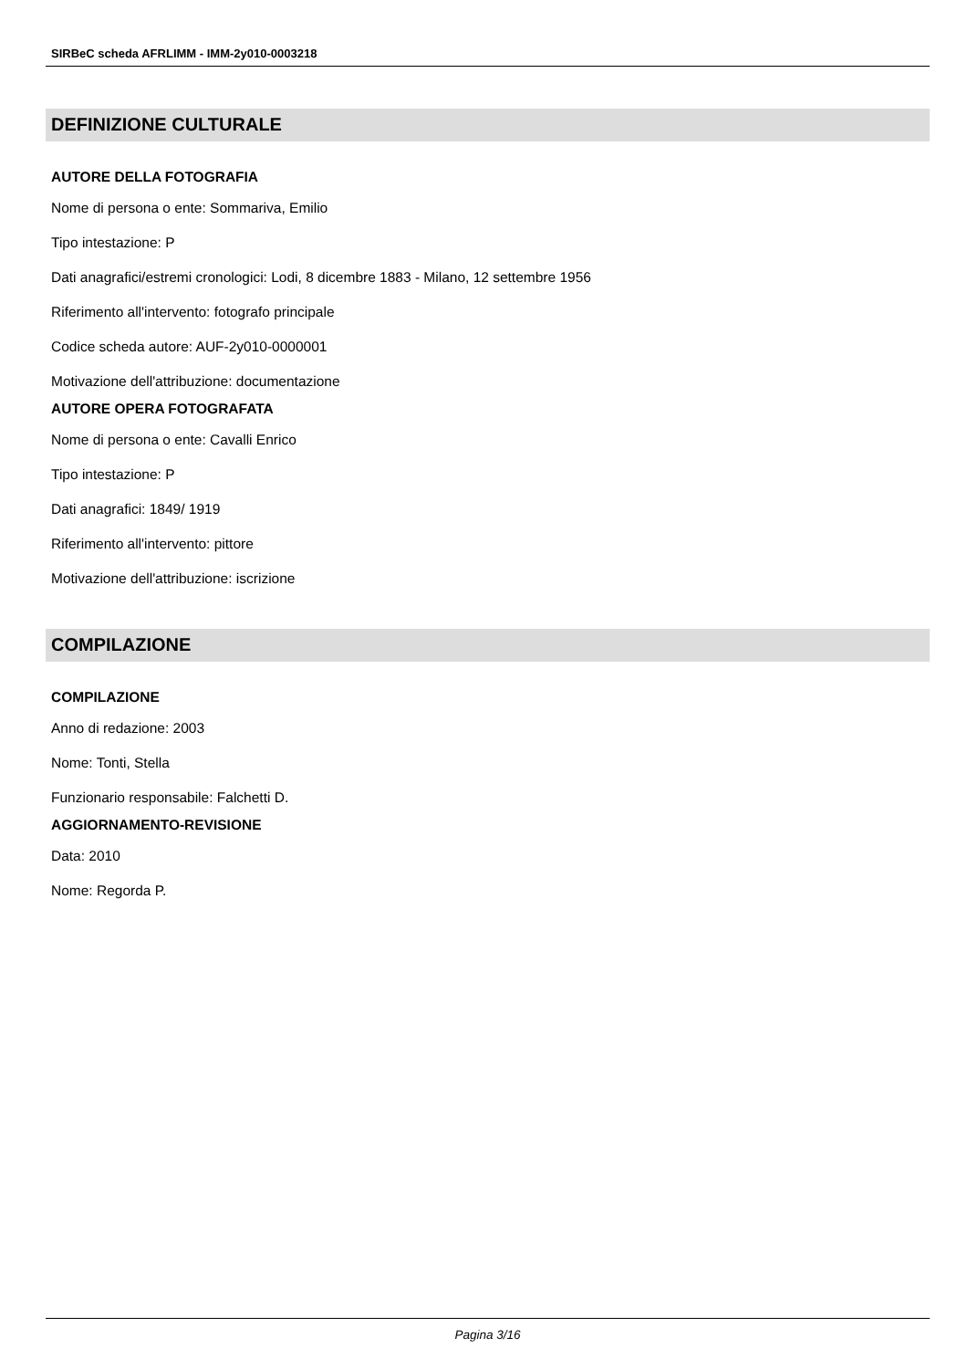SIRBeC scheda AFRLIMM - IMM-2y010-0003218
DEFINIZIONE CULTURALE
AUTORE DELLA FOTOGRAFIA
Nome di persona o ente: Sommariva, Emilio
Tipo intestazione: P
Dati anagrafici/estremi cronologici: Lodi, 8 dicembre 1883 - Milano, 12 settembre 1956
Riferimento all'intervento: fotografo principale
Codice scheda autore: AUF-2y010-0000001
Motivazione dell'attribuzione: documentazione
AUTORE OPERA FOTOGRAFATA
Nome di persona o ente: Cavalli Enrico
Tipo intestazione: P
Dati anagrafici: 1849/ 1919
Riferimento all'intervento: pittore
Motivazione dell'attribuzione: iscrizione
COMPILAZIONE
COMPILAZIONE
Anno di redazione: 2003
Nome: Tonti, Stella
Funzionario responsabile: Falchetti D.
AGGIORNAMENTO-REVISIONE
Data: 2010
Nome: Regorda P.
Pagina 3/16